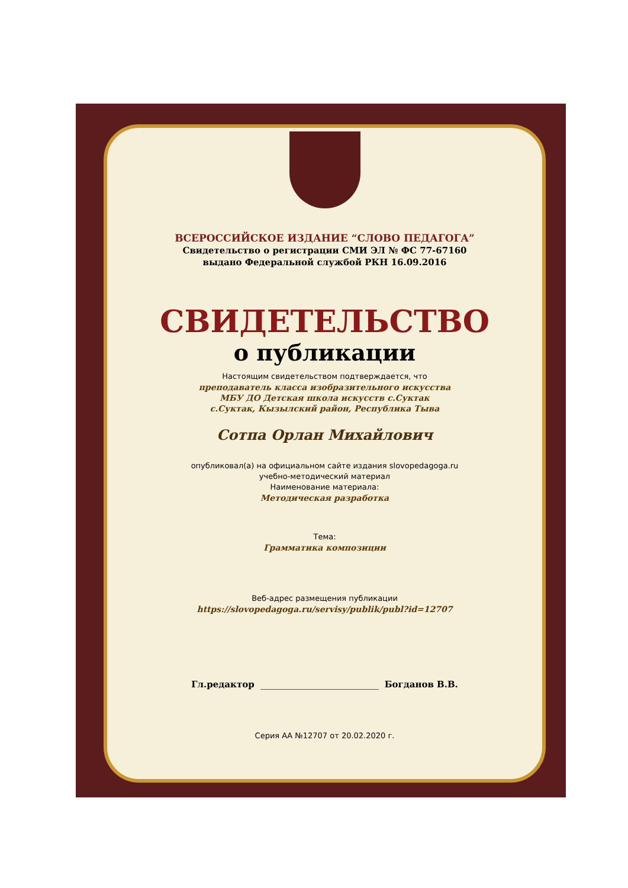ВСЕРОССИЙСКОЕ ИЗДАНИЕ “СЛОВО ПЕДАГОГА”
Свидетельство о регистрации СМИ ЭЛ № ФС 77-67160
выдано Федеральной службой РКН 16.09.2016
СВИДЕТЕЛЬСТВО
о публикации
Настоящим свидетельством подтверждается, что
преподаватель класса изобразительного искусства
МБУ ДО Детская школа искусств с.Суктак
с.Суктак, Кызылский район, Республика Тыва
Сотпа Орлан Михайлович
опубликовал(а) на официальном сайте издания slovopedagoga.ru
учебно-методический материал
Наименование материала:
Методическая разработка
Тема:
Грамматика композиции
Веб-адрес размещения публикации
https://slovopedagoga.ru/servisy/publik/publ?id=12707
Гл.редактор Богданов В.В.
Серия АА №12707 от 20.02.2020 г.